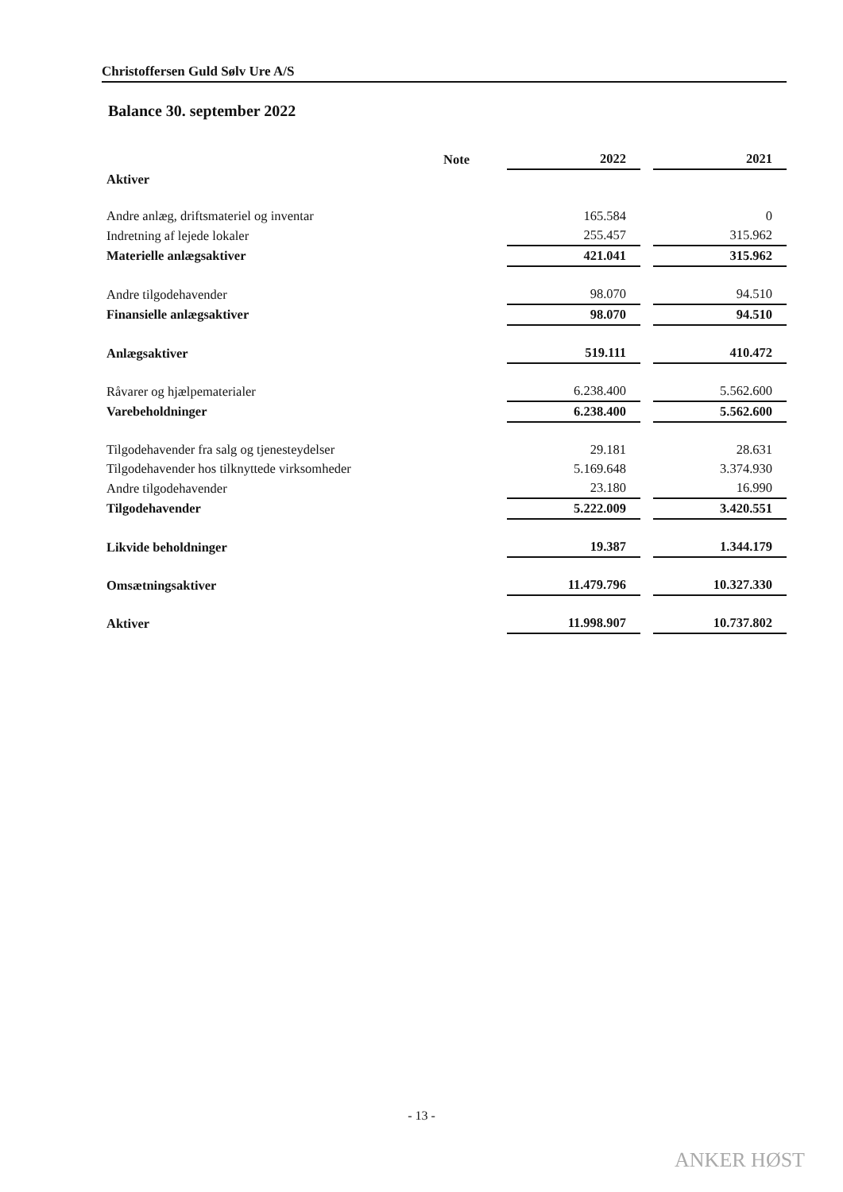Christoffersen Guld Sølv Ure A/S
Balance 30. september 2022
| | Note | 2022 | | 2021 |
| Aktiver | | | | |
| Andre anlæg, driftsmateriel og inventar | | 165.584 | | 0 |
| Indretning af lejede lokaler | | 255.457 | | 315.962 |
| Materielle anlægsaktiver | | 421.041 | | 315.962 |
| Andre tilgodehavender | | 98.070 | | 94.510 |
| Finansielle anlægsaktiver | | 98.070 | | 94.510 |
| Anlægsaktiver | | 519.111 | | 410.472 |
| Råvarer og hjælpematerialer | | 6.238.400 | | 5.562.600 |
| Varebeholdninger | | 6.238.400 | | 5.562.600 |
| Tilgodehavender fra salg og tjenesteydelser | | 29.181 | | 28.631 |
| Tilgodehavender hos tilknyttede virksomheder | | 5.169.648 | | 3.374.930 |
| Andre tilgodehavender | | 23.180 | | 16.990 |
| Tilgodehavender | | 5.222.009 | | 3.420.551 |
| Likvide beholdninger | | 19.387 | | 1.344.179 |
| Omsætningsaktiver | | 11.479.796 | | 10.327.330 |
| Aktiver | | 11.998.907 | | 10.737.802 |
- 13 -
ANKER HØST